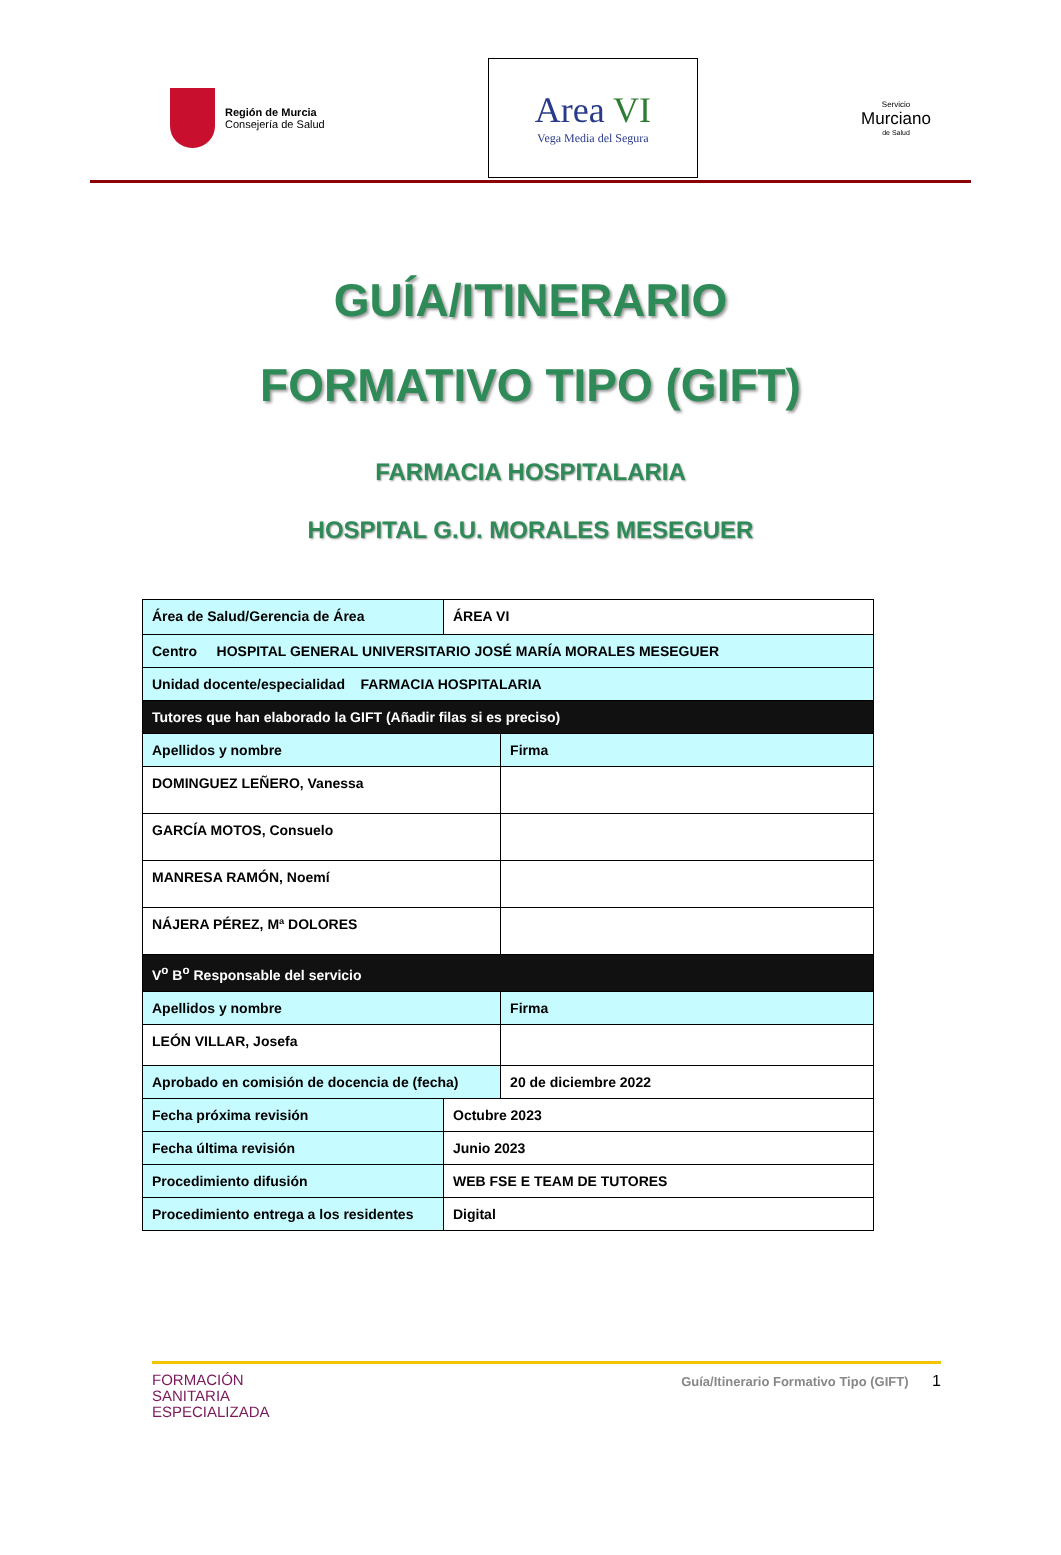Región de Murcia
Consejería de Salud
Area VI
Vega Media del Segura
Servicio
Murciano
de Salud
GUÍA/ITINERARIO
FORMATIVO TIPO (GIFT)
FARMACIA HOSPITALARIA
HOSPITAL G.U. MORALES MESEGUER
| Área de Salud/Gerencia de Área | ÁREA VI | |
| Centro HOSPITAL GENERAL UNIVERSITARIO JOSÉ MARÍA MORALES MESEGUER | | |
| Unidad docente/especialidad FARMACIA HOSPITALARIA | | |
| Tutores que han elaborado la GIFT (Añadir filas si es preciso) | | |
| Apellidos y nombre | | Firma |
| DOMINGUEZ LEÑERO, Vanessa | | |
| GARCÍA MOTOS, Consuelo | | |
| MANRESA RAMÓN, Noemí | | |
| NÁJERA PÉREZ, Mª DOLORES | | |
| V<sup>o</sup> B<sup>o</sup> Responsable del servicio | | |
| Apellidos y nombre | | Firma |
| LEÓN VILLAR, Josefa | | |
| Aprobado en comisión de docencia de (fecha) | | 20 de diciembre 2022 |
| Fecha próxima revisión | Octubre 2023 | |
| Fecha última revisión | Junio 2023 | |
| Procedimiento difusión | WEB FSE E TEAM DE TUTORES | |
| Procedimiento entrega a los residentes | Digital | |
FORMACIÓN
SANITARIA
ESPECIALIZADA
Guía/Itinerario Formativo Tipo (GIFT) 1